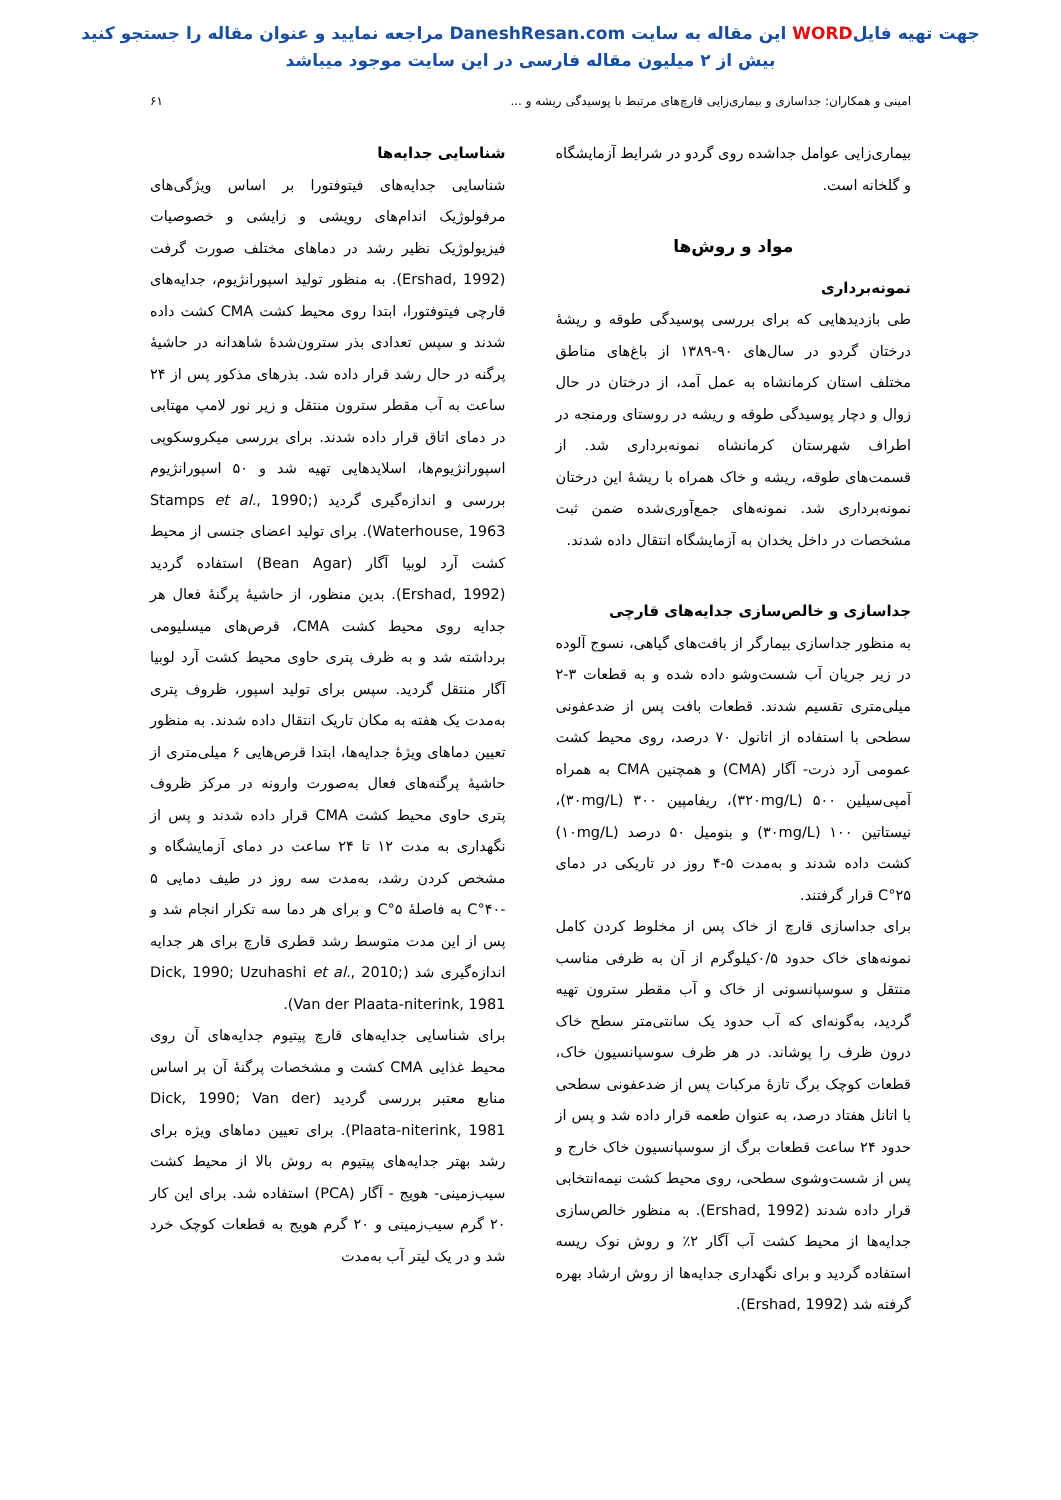جهت تهیه فایلWORD این مقاله به سایت DaneshResan.com مراجعه نمایید و عنوان مقاله را جستجو کنید
بیش از ۲ میلیون مقاله فارسی در این سایت موجود میباشد
امینی و همکاران: جداسازی و بیماری‌زایی قارچ‌های مرتبط با پوسیدگی ریشه و ... ۶۱
بیماری‌زایی عوامل جداشده روی گردو در شرایط آزمایشگاه و گلخانه است.
مواد و روش‌ها
نمونه‌برداری
طی بازدیدهایی که برای بررسی پوسیدگی طوقه و ریشهٔ درختان گردو در سال‌های ۹۰-۱۳۸۹ از باغ‌های مناطق مختلف استان کرمانشاه به عمل آمد، از درختان در حال زوال و دچار پوسیدگی طوقه و ریشه در روستای ورمنجه در اطراف شهرستان کرمانشاه نمونه‌برداری شد. از قسمت‌های طوقه، ریشه و خاک همراه با ریشهٔ این درختان نمونه‌برداری شد. نمونه‌های جمع‌آوری‌شده ضمن ثبت مشخصات در داخل یخدان به آزمایشگاه انتقال داده شدند.
جداسازی و خالص‌سازی جدایه‌های قارچی
به منظور جداسازی بیمارگر از بافت‌های گیاهی، نسوج آلوده در زیر جریان آب شست‌وشو داده شده و به قطعات ۳-۲ میلی‌متری تقسیم شدند. قطعات بافت پس از ضدعفونی سطحی با استفاده از اتانول ۷۰ درصد، روی محیط کشت عمومی آرد ذرت- آگار (CMA) و همچنین CMA به همراه آمپی‌سیلین ۵۰۰ (۳۲۰mg/L)، ریفامپین ۳۰۰ (۳۰mg/L)، نیستاتین ۱۰۰ (۳۰mg/L) و بنومیل ۵۰ درصد (۱۰mg/L) کشت داده شدند و به‌مدت ۵-۴ روز در تاریکی در دمای ۲۵°C قرار گرفتند.
برای جداسازی قارچ از خاک پس از مخلوط کردن کامل نمونه‌های خاک حدود ۰/۵کیلوگرم از آن به ظرفی مناسب منتقل و سوسپانسونی از خاک و آب مقطر سترون تهیه گردید، به‌گونه‌ای که آب حدود یک سانتی‌متر سطح خاک درون ظرف را پوشاند. در هر ظرف سوسپانسیون خاک، قطعات کوچک برگ تازهٔ مرکبات پس از ضدعفونی سطحی با اتانل هفتاد درصد، به عنوان طعمه قرار داده شد و پس از حدود ۲۴ ساعت قطعات برگ از سوسپانسیون خاک خارج و پس از شست‌وشوی سطحی، روی محیط کشت نیمه‌انتخابی قرار داده شدند (Ershad, 1992). به منظور خالص‌سازی جدایه‌ها از محیط کشت آب آگار ۲٪ و روش نوک ریسه استفاده گردید و برای نگهداری جدایه‌ها از روش ارشاد بهره گرفته شد (Ershad, 1992).
شناسایی جدایه‌ها
شناسایی جدایه‌های فیتوفتورا بر اساس ویژگی‌های مرفولوژیک اندام‌های رویشی و زایشی و خصوصیات فیزیولوژیک نظیر رشد در دماهای مختلف صورت گرفت (Ershad, 1992). به منظور تولید اسپورانژیوم، جدایه‌های قارچی فیتوفتورا، ابتدا روی محیط کشت CMA کشت داده شدند و سپس تعدادی بذر سترون‌شدهٔ شاهدانه در حاشیهٔ پرگنه در حال رشد قرار داده شد. بذرهای مذکور پس از ۲۴ ساعت به آب مقطر سترون منتقل و زیر نور لامپ مهتابی در دمای اتاق قرار داده شدند. برای بررسی میکروسکوپی اسپورانژیوم‌ها، اسلایدهایی تهیه شد و ۵۰ اسپورانژیوم بررسی و اندازه‌گیری گردید (Stamps et al., 1990; Waterhouse, 1963). برای تولید اعضای جنسی از محیط کشت آرد لوبیا آگار (Bean Agar) استفاده گردید (Ershad, 1992). بدین منظور، از حاشیهٔ پرگنهٔ فعال هر جدایه روی محیط کشت CMA، قرص‌های میسلیومی برداشته شد و به ظرف پتری حاوی محیط کشت آرد لوبیا آگار منتقل گردید. سپس برای تولید اسپور، ظروف پتری به‌مدت یک هفته به مکان تاریک انتقال داده شدند. به منظور تعیین دماهای ویژهٔ جدایه‌ها، ابتدا قرص‌هایی ۶ میلی‌متری از حاشیهٔ پرگنه‌های فعال به‌صورت وارونه در مرکز ظروف پتری حاوی محیط کشت CMA قرار داده شدند و پس از نگهداری به مدت ۱۲ تا ۲۴ ساعت در دمای آزمایشگاه و مشخص کردن رشد، به‌مدت سه روز در طیف دمایی ۵ -۴۰°C به فاصلهٔ ۵°C و برای هر دما سه تکرار انجام شد و پس از این مدت متوسط رشد قطری قارچ برای هر جدایه اندازه‌گیری شد (Dick, 1990; Uzuhashi et al., 2010; Van der Plaata-niterink, 1981).
برای شناسایی جدایه‌های قارچ پیتیوم جدایه‌های آن روی محیط غذایی CMA کشت و مشخصات پرگنهٔ آن بر اساس منابع معتبر بررسی گردید (Dick, 1990; Van der Plaata-niterink, 1981). برای تعیین دماهای ویژه برای رشد بهتر جدایه‌های پیتیوم به روش بالا از محیط کشت سیب‌زمینی- هویج - آگار (PCA) استفاده شد. برای این کار ۲۰ گرم سیب‌زمینی و ۲۰ گرم هویج به قطعات کوچک خرد شد و در یک لیتر آب به‌مدت